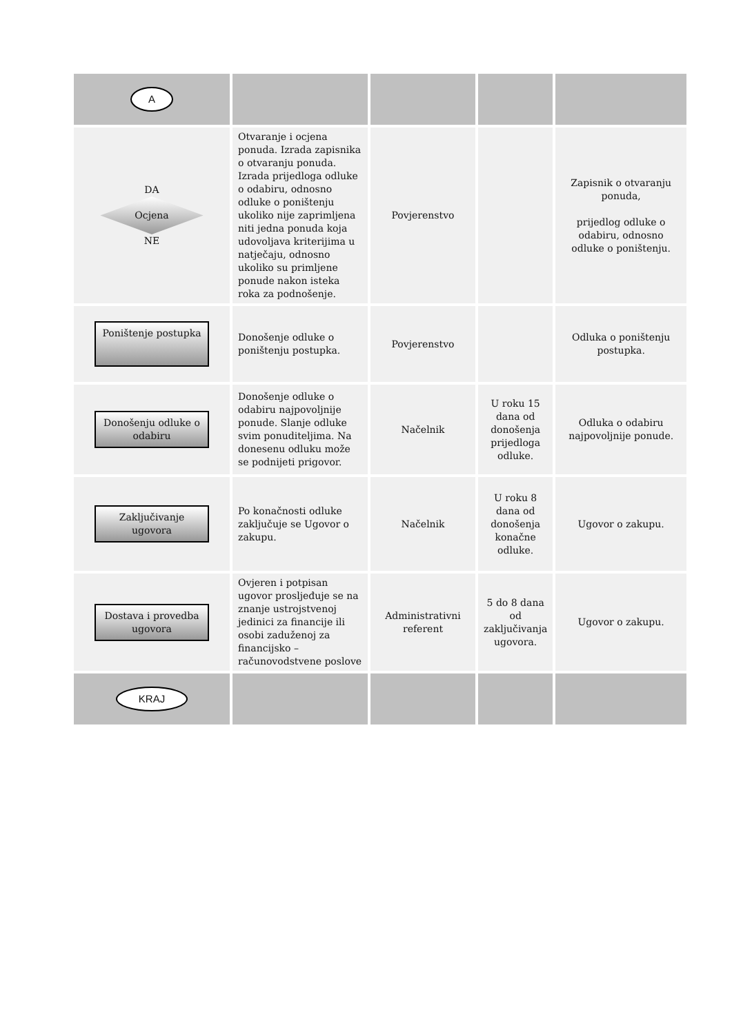| A | | | | |
| DA Ocjena NE | Otvaranje i ocjena ponuda. Izrada zapisnika o otvaranju ponuda. Izrada prijedloga odluke o odabiru, odnosno odluke o poništenju ukoliko nije zaprimljena niti jedna ponuda koja udovoljava kriterijima u natječaju, odnosno ukoliko su primljene ponude nakon isteka roka za podnošenje. | Povjerenstvo | | Zapisnik o otvaranju ponuda, prijedlog odluke o odabiru, odnosno odluke o poništenju. |
| Poništenje postupka | Donošenje odluke o poništenju postupka. | Povjerenstvo | | Odluka o poništenju postupka. |
| Donošenju odluke o odabiru | Donošenje odluke o odabiru najpovoljnije ponude. Slanje odluke svim ponuditeljima. Na donesenu odluku može se podnijeti prigovor. | Načelnik | U roku 15 dana od donošenja prijedloga odluke. | Odluka o odabiru najpovoljnije ponude. |
| Zaključivanje ugovora | Po konačnosti odluke zaključuje se Ugovor o zakupu. | Načelnik | U roku 8 dana od donošenja konačne odluke. | Ugovor o zakupu. |
| Dostava i provedba ugovora | Ovjeren i potpisan ugovor prosljeđuje se na znanje ustrojstvenoj jedinici za financije ili osobi zaduženoj za financijsko – računovodstvene poslove | Administrativni referent | 5 do 8 dana od zaključivanja ugovora. | Ugovor o zakupu. |
| KRAJ | | | | |